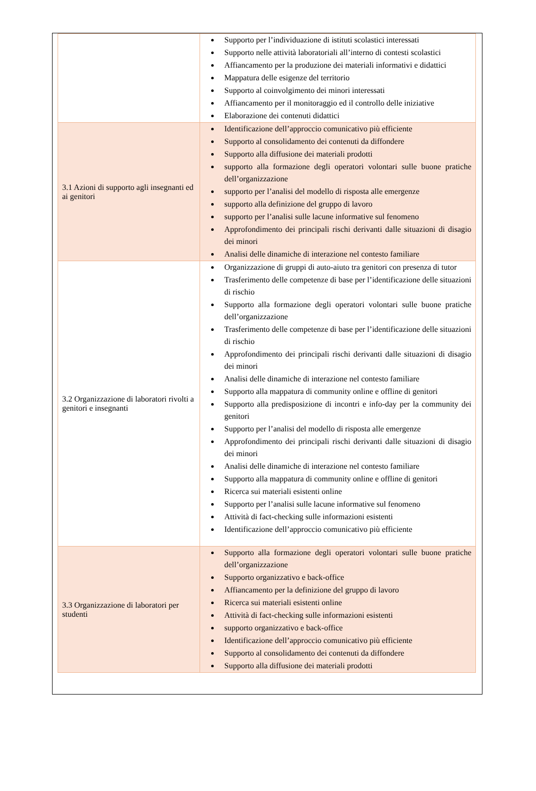| | Supporto per l’individuazione di istituti scolastici interessati Supporto nelle attività laboratoriali all’interno di contesti scolastici Affiancamento per la produzione dei materiali informativi e didattici Mappatura delle esigenze del territorio Supporto al coinvolgimento dei minori interessati Affiancamento per il monitoraggio ed il controllo delle iniziative Elaborazione dei contenuti didattici |
| 3.1 Azioni di supporto agli insegnanti ed ai genitori | Identificazione dell’approccio comunicativo più efficiente Supporto al consolidamento dei contenuti da diffondere Supporto alla diffusione dei materiali prodotti supporto alla formazione degli operatori volontari sulle buone pratiche dell’organizzazione supporto per l’analisi del modello di risposta alle emergenze supporto alla definizione del gruppo di lavoro supporto per l’analisi sulle lacune informative sul fenomeno Approfondimento dei principali rischi derivanti dalle situazioni di disagio dei minori Analisi delle dinamiche di interazione nel contesto familiare |
| 3.2 Organizzazione di laboratori rivolti a genitori e insegnanti | Organizzazione di gruppi di auto-aiuto tra genitori con presenza di tutor Trasferimento delle competenze di base per l’identificazione delle situazioni di rischio Supporto alla formazione degli operatori volontari sulle buone pratiche dell’organizzazione Trasferimento delle competenze di base per l’identificazione delle situazioni di rischio Approfondimento dei principali rischi derivanti dalle situazioni di disagio dei minori Analisi delle dinamiche di interazione nel contesto familiare Supporto alla mappatura di community online e offline di genitori Supporto alla predisposizione di incontri e info-day per la community dei genitori Supporto per l’analisi del modello di risposta alle emergenze Approfondimento dei principali rischi derivanti dalle situazioni di disagio dei minori Analisi delle dinamiche di interazione nel contesto familiare Supporto alla mappatura di community online e offline di genitori Ricerca sui materiali esistenti online Supporto per l’analisi sulle lacune informative sul fenomeno Attività di fact-checking sulle informazioni esistenti Identificazione dell’approccio comunicativo più efficiente |
| 3.3 Organizzazione di laboratori per studenti | Supporto alla formazione degli operatori volontari sulle buone pratiche dell’organizzazione Supporto organizzativo e back-office Affiancamento per la definizione del gruppo di lavoro Ricerca sui materiali esistenti online Attività di fact-checking sulle informazioni esistenti supporto organizzativo e back-office Identificazione dell’approccio comunicativo più efficiente Supporto al consolidamento dei contenuti da diffondere Supporto alla diffusione dei materiali prodotti |